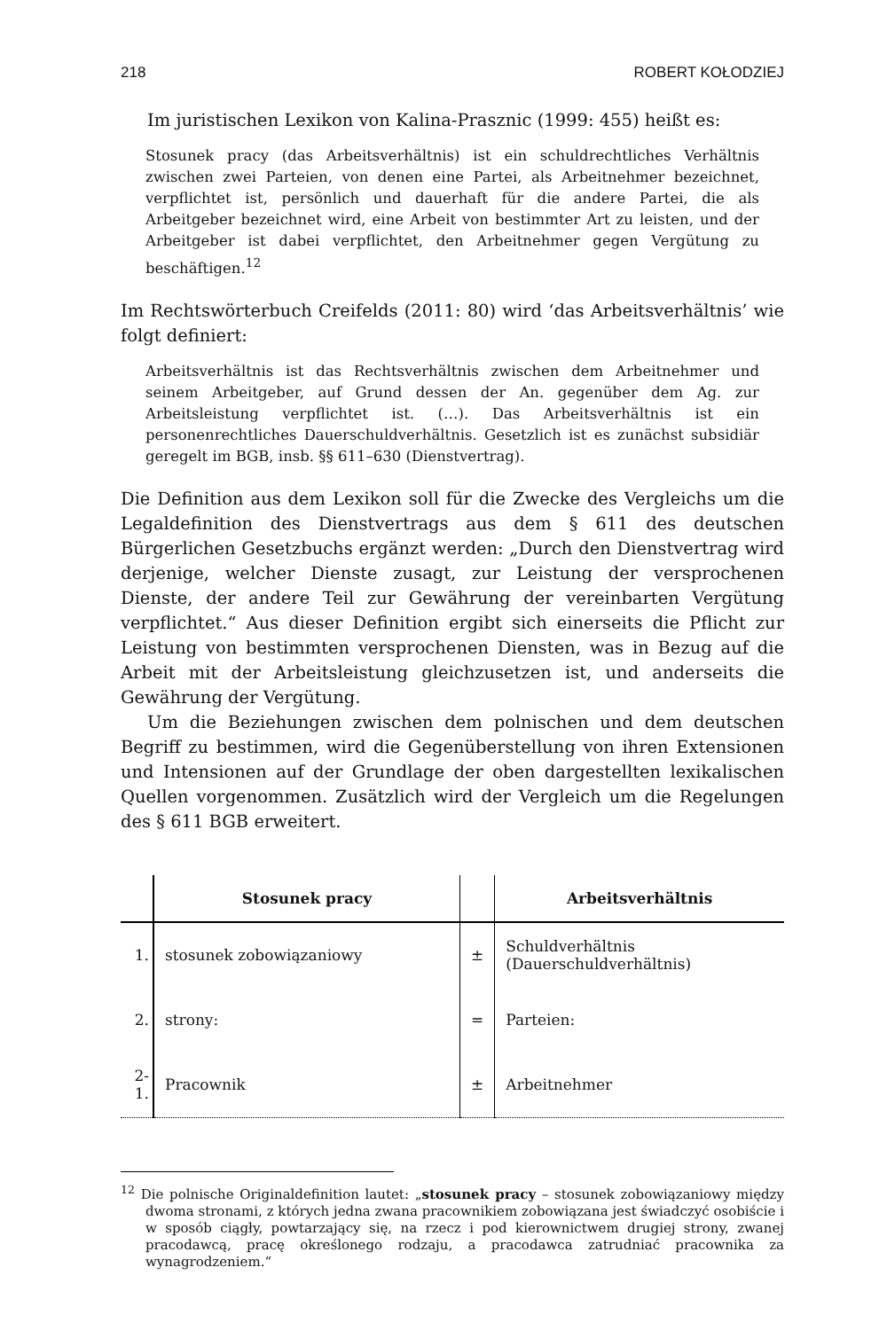218 ROBERT KOŁODZIEJ
Im juristischen Lexikon von Kalina-Prasznic (1999: 455) heißt es:
Stosunek pracy (das Arbeitsverhältnis) ist ein schuldrechtliches Verhältnis zwischen zwei Parteien, von denen eine Partei, als Arbeitnehmer bezeichnet, verpflichtet ist, persönlich und dauerhaft für die andere Partei, die als Arbeitgeber bezeichnet wird, eine Arbeit von bestimmter Art zu leisten, und der Arbeitgeber ist dabei verpflichtet, den Arbeitnehmer gegen Vergütung zu beschäftigen.<sup>12</sup>
Im Rechtswörterbuch Creifelds (2011: 80) wird ‘das Arbeitsverhältnis’ wie folgt definiert:
Arbeitsverhältnis ist das Rechtsverhältnis zwischen dem Arbeitnehmer und seinem Arbeitgeber, auf Grund dessen der An. gegenüber dem Ag. zur Arbeitsleistung verpflichtet ist. (…). Das Arbeitsverhältnis ist ein personenrechtliches Dauerschuldverhältnis. Gesetzlich ist es zunächst subsidiär geregelt im BGB, insb. §§ 611–630 (Dienstvertrag).
Die Definition aus dem Lexikon soll für die Zwecke des Vergleichs um die Legaldefinition des Dienstvertrags aus dem § 611 des deutschen Bürgerlichen Gesetzbuchs ergänzt werden: „Durch den Dienstvertrag wird derjenige, welcher Dienste zusagt, zur Leistung der versprochenen Dienste, der andere Teil zur Gewährung der vereinbarten Vergütung verpflichtet.“ Aus dieser Definition ergibt sich einerseits die Pflicht zur Leistung von bestimmten versprochenen Diensten, was in Bezug auf die Arbeit mit der Arbeitsleistung gleichzusetzen ist, und anderseits die Gewährung der Vergütung.
Um die Beziehungen zwischen dem polnischen und dem deutschen Begriff zu bestimmen, wird die Gegenüberstellung von ihren Extensionen und Intensionen auf der Grundlage der oben dargestellten lexikalischen Quellen vorgenommen. Zusätzlich wird der Vergleich um die Regelungen des § 611 BGB erweitert.
| | Stosunek pracy | | Arbeitsverhältnis |
| --- | --- | --- | --- |
| 1. | stosunek zobowiązaniowy | ± | Schuldverhältnis (Dauerschuldverhältnis) |
| 2. | strony: | = | Parteien: |
| 2-1. | Pracownik | ± | Arbeitnehmer |
<sup>12</sup> Die polnische Originaldefinition lautet: „stosunek pracy – stosunek zobowiązaniowy między dwoma stronami, z których jedna zwana pracownikiem zobowiązana jest świadczyć osobiście i w sposób ciągły, powtarzający się, na rzecz i pod kierownictwem drugiej strony, zwanej pracodawcą, pracę określonego rodzaju, a pracodawca zatrudniać pracownika za wynagrodzeniem.“